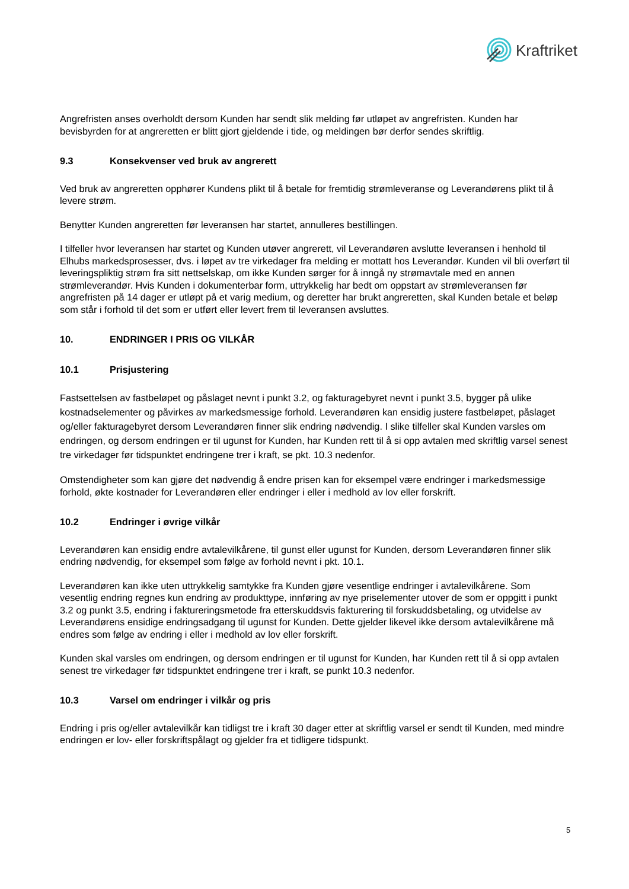Kraftriket
Angrefristen anses overholdt dersom Kunden har sendt slik melding før utløpet av angrefristen. Kunden har bevisbyrden for at angreretten er blitt gjort gjeldende i tide, og meldingen bør derfor sendes skriftlig.
9.3 Konsekvenser ved bruk av angrerett
Ved bruk av angreretten opphører Kundens plikt til å betale for fremtidig strømleveranse og Leverandørens plikt til å levere strøm.
Benytter Kunden angreretten før leveransen har startet, annulleres bestillingen.
I tilfeller hvor leveransen har startet og Kunden utøver angrerett, vil Leverandøren avslutte leveransen i henhold til Elhubs markedsprosesser, dvs. i løpet av tre virkedager fra melding er mottatt hos Leverandør. Kunden vil bli overført til leveringspliktig strøm fra sitt nettselskap, om ikke Kunden sørger for å inngå ny strømavtale med en annen strømleverandør. Hvis Kunden i dokumenterbar form, uttrykkelig har bedt om oppstart av strømleveransen før angrefristen på 14 dager er utløpt på et varig medium, og deretter har brukt angreretten, skal Kunden betale et beløp som står i forhold til det som er utført eller levert frem til leveransen avsluttes.
10. ENDRINGER I PRIS OG VILKÅR
10.1 Prisjustering
Fastsettelsen av fastbeløpet og påslaget nevnt i punkt 3.2, og fakturagebyret nevnt i punkt 3.5, bygger på ulike kostnadselementer og påvirkes av markedsmessige forhold. Leverandøren kan ensidig justere fastbeløpet, påslaget og/eller fakturagebyret dersom Leverandøren finner slik endring nødvendig. I slike tilfeller skal Kunden varsles om endringen, og dersom endringen er til ugunst for Kunden, har Kunden rett til å si opp avtalen med skriftlig varsel senest tre virkedager før tidspunktet endringene trer i kraft, se pkt. 10.3 nedenfor.
Omstendigheter som kan gjøre det nødvendig å endre prisen kan for eksempel være endringer i markedsmessige forhold, økte kostnader for Leverandøren eller endringer i eller i medhold av lov eller forskrift.
10.2 Endringer i øvrige vilkår
Leverandøren kan ensidig endre avtalevilkårene, til gunst eller ugunst for Kunden, dersom Leverandøren finner slik endring nødvendig, for eksempel som følge av forhold nevnt i pkt. 10.1.
Leverandøren kan ikke uten uttrykkelig samtykke fra Kunden gjøre vesentlige endringer i avtalevilkårene. Som vesentlig endring regnes kun endring av produkttype, innføring av nye priselementer utover de som er oppgitt i punkt 3.2 og punkt 3.5, endring i faktureringsmetode fra etterskuddsvis fakturering til forskuddsbetaling, og utvidelse av Leverandørens ensidige endringsadgang til ugunst for Kunden. Dette gjelder likevel ikke dersom avtalevilkårene må endres som følge av endring i eller i medhold av lov eller forskrift.
Kunden skal varsles om endringen, og dersom endringen er til ugunst for Kunden, har Kunden rett til å si opp avtalen senest tre virkedager før tidspunktet endringene trer i kraft, se punkt 10.3 nedenfor.
10.3 Varsel om endringer i vilkår og pris
Endring i pris og/eller avtalevilkår kan tidligst tre i kraft 30 dager etter at skriftlig varsel er sendt til Kunden, med mindre endringen er lov- eller forskriftspålagt og gjelder fra et tidligere tidspunkt.
5